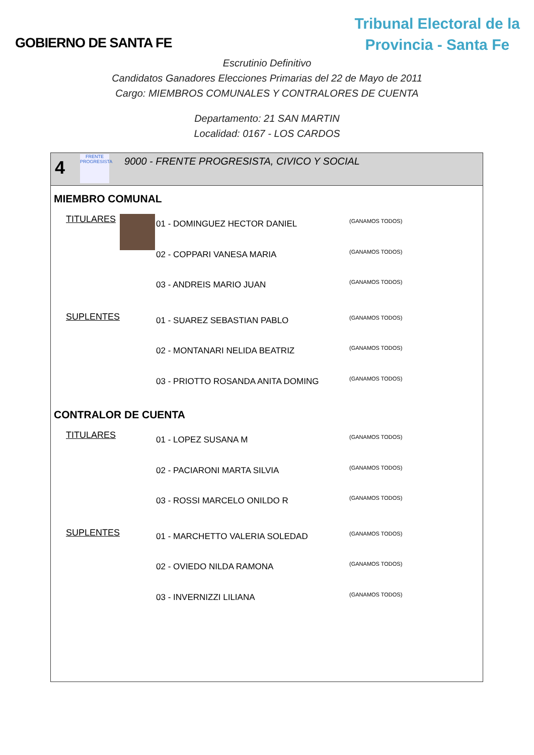GOBIERNO DE SANTA FE
Tribunal Electoral de la
Provincia - Santa Fe
Escrutinio Definitivo
Candidatos Ganadores Elecciones Primarias del 22 de Mayo de 2011
Cargo: MIEMBROS COMUNALES Y CONTRALORES DE CUENTA
Departamento: 21 SAN MARTIN
Localidad: 0167 - LOS CARDOS
4
FRENTE PROGRESISTA
9000 - FRENTE PROGRESISTA, CIVICO Y SOCIAL
MIEMBRO COMUNAL
| TITULARES | | 01 - DOMINGUEZ HECTOR DANIEL | (GANAMOS TODOS) |
| | | 02 - COPPARI VANESA MARIA | (GANAMOS TODOS) |
| | | 03 - ANDREIS MARIO JUAN | (GANAMOS TODOS) |
| SUPLENTES | | 01 - SUAREZ SEBASTIAN PABLO | (GANAMOS TODOS) |
| | | 02 - MONTANARI NELIDA BEATRIZ | (GANAMOS TODOS) |
| | | 03 - PRIOTTO ROSANDA ANITA DOMING | (GANAMOS TODOS) |
CONTRALOR DE CUENTA
| TITULARES | | 01 - LOPEZ SUSANA M | (GANAMOS TODOS) |
| | | 02 - PACIARONI MARTA SILVIA | (GANAMOS TODOS) |
| | | 03 - ROSSI MARCELO ONILDO R | (GANAMOS TODOS) |
| SUPLENTES | | 01 - MARCHETTO VALERIA SOLEDAD | (GANAMOS TODOS) |
| | | 02 - OVIEDO NILDA RAMONA | (GANAMOS TODOS) |
| | | 03 - INVERNIZZI LILIANA | (GANAMOS TODOS) |